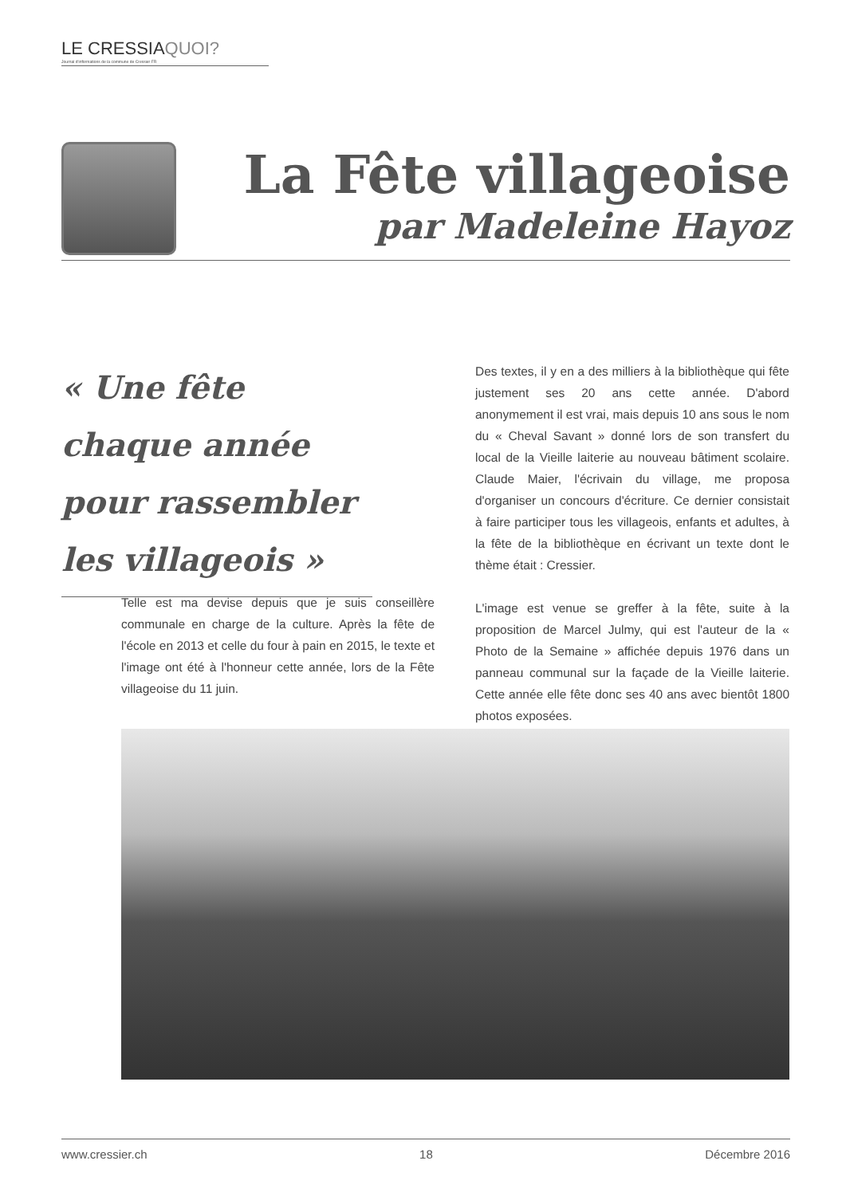LE CRESSIA QUOI?
Journal d'informations de la commune de Cressier FR
La Fête villageoise
par Madeleine Hayoz
« Une fête chaque année pour rassembler les villageois »
Telle est ma devise depuis que je suis conseillère communale en charge de la culture. Après la fête de l'école en 2013 et celle du four à pain en 2015, le texte et l'image ont été à l'honneur cette année, lors de la Fête villageoise du 11 juin.
Des textes, il y en a des milliers à la bibliothèque qui fête justement ses 20 ans cette année. D'abord anonymement il est vrai, mais depuis 10 ans sous le nom du « Cheval Savant » donné lors de son transfert du local de la Vieille laiterie au nouveau bâtiment scolaire. Claude Maier, l'écrivain du village, me proposa d'organiser un concours d'écriture. Ce dernier consistait à faire participer tous les villageois, enfants et adultes, à la fête de la bibliothèque en écrivant un texte dont le thème était : Cressier.
L'image est venue se greffer à la fête, suite à la proposition de Marcel Julmy, qui est l'auteur de la « Photo de la Semaine » affichée depuis 1976 dans un panneau communal sur la façade de la Vieille laiterie. Cette année elle fête donc ses 40 ans avec bientôt 1800 photos exposées.
www.cressier.ch 18 Décembre 2016